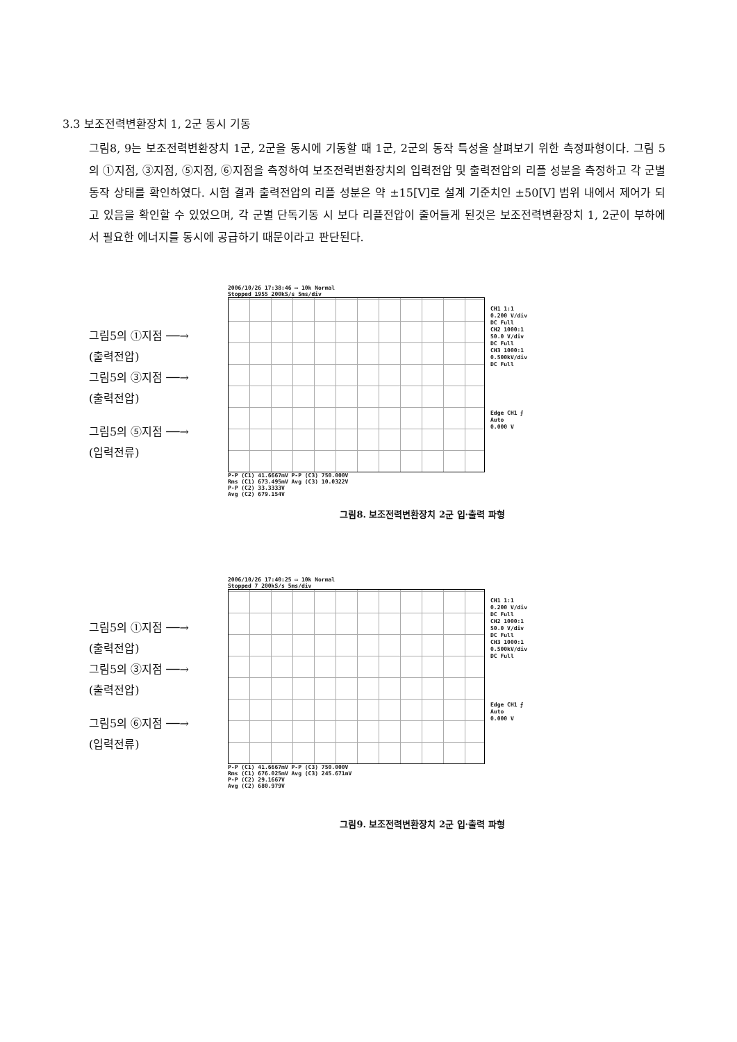3.3 보조전력변환장치 1, 2군 동시 기동
그림8, 9는 보조전력변환장치 1군, 2군을 동시에 기동할 때 1군, 2군의 동작 특성을 살펴보기 위한 측정파형이다. 그림 5의 ①지점, ③지점, ⑤지점, ⑥지점을 측정하여 보조전력변환장치의 입력전압 및 출력전압의 리플 성분을 측정하고 각 군별 동작 상태를 확인하였다. 시험 결과 출력전압의 리플 성분은 약 ±15[V]로 설계 기준치인 ±50[V] 범위 내에서 제어가 되고 있음을 확인할 수 있었으며, 각 군별 단독기동 시 보다 리플전압이 줄어들게 된것은 보조전력변환장치 1, 2군이 부하에서 필요한 에너지를 동시에 공급하기 때문이라고 판단된다.
그림5의 ①지점 ──→
(출력전압)
그림5의 ③지점 ──→
(출력전압)
그림5의 ⑤지점 ──→
(입력전류)
2006/10/26 17:38:46 ▭ 10k Normal
Stopped 1955 200kS/s 5ms/div
P-P (C1) 41.6667mV P-P (C3) 750.000V
Rms (C1) 673.495mV Avg (C3) 10.0322V
P-P (C2) 33.3333V
Avg (C2) 679.154V
CH1 1:1
0.200 V/div
DC Full
CH2 1000:1
50.0 V/div
DC Full
CH3 1000:1
0.500kV/div
DC Full
Edge CH1 ⨍
Auto
0.000 V
그림8. 보조전력변환장치 2군 입·출력 파형
그림5의 ①지점 ──→
(출력전압)
그림5의 ③지점 ──→
(출력전압)
그림5의 ⑥지점 ──→
(입력전류)
2006/10/26 17:40:25 ▭ 10k Normal
Stopped 7 200kS/s 5ms/div
P-P (C1) 41.6667mV P-P (C3) 750.000V
Rms (C1) 676.025mV Avg (C3) 245.671mV
P-P (C2) 29.1667V
Avg (C2) 680.979V
CH1 1:1
0.200 V/div
DC Full
CH2 1000:1
50.0 V/div
DC Full
CH3 1000:1
0.500kV/div
DC Full
Edge CH1 ⨍
Auto
0.000 V
그림9. 보조전력변환장치 2군 입·출력 파형